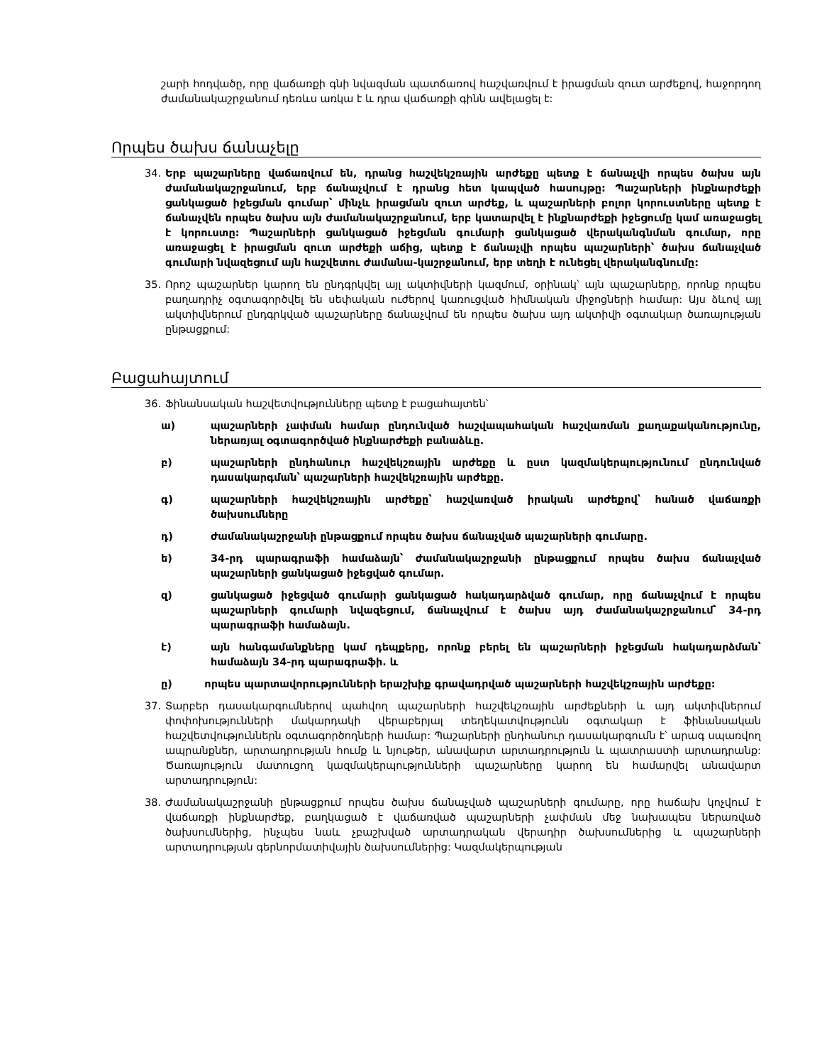շարի հոդվածը, որը վաճառքի գնի նվազման պատճառով հաշվառվում է իրացման զուտ արժեքով, հաջորդող ժամանակաշրջանում դեռևս առկա է և դրա վաճառքի գինն ավելացել է:
Որպես ծախս ճանաչելը
34. Երբ պաշարները վաճառվում են, դրանց հաշվեկշռային արժեքը պետք է ճանաչվի որպես ծախս այն ժամանակաշրջանում, երբ ճանաչվում է դրանց հետ կապված հասույթը: Պաշարների ինքնարժեքի ցանկացած իջեցման գումար՝ մինչև իրացման զուտ արժեք, և պաշարների բոլոր կորուստները պետք է ճանաչվեն որպես ծախս այն ժամանակաշրջանում, երբ կատարվել է ինքնարժեքի իջեցումը կամ առաջացել է կորուստը: Պաշարների ցանկացած իջեցման գումարի ցանկացած վերականգնման գումար, որը առաջացել է իրացման զուտ արժեքի աճից, պետք է ճանաչվի որպես պաշարների՝ ծախս ճանաչված գումարի նվազեցում այն հաշվետու ժամանա-կաշրջանում, երբ տեղի է ունեցել վերականգնումը:
35. Որոշ պաշարներ կարող են ընդգրկվել այլ ակտիվների կազմում, օրինակ՝ այն պաշարները, որոնք որպես բաղադրիչ օգտագործվել են սեփական ուժերով կառուցված հիմնական միջոցների համար: Այս ձևով այլ ակտիվներում ընդգրկված պաշարները ճանաչվում են որպես ծախս այդ ակտիվի օգտակար ծառայության ընթացքում:
Բացահայտում
36. Ֆինանսական հաշվետվությունները պետք է բացահայտեն՝
ա) պաշարների չափման համար ընդունված հաշվապահական հաշվառման քաղաքականությունը, ներառյալ օգտագործված ինքնարժեքի բանաձևը.
բ) պաշարների ընդհանուր հաշվեկշռային արժեքը և ըստ կազմակերպությունում ընդունված դասակարգման՝ պաշարների հաշվեկշռային արժեքը.
գ) պաշարների հաշվեկշռային արժեքը՝ հաշվառված իրական արժեքով՝ հանած վաճառքի ծախսումները
դ) ժամանակաշրջանի ընթացքում որպես ծախս ճանաչված պաշարների գումարը.
ե) 34-րդ պարագրաֆի համաձայն՝ ժամանակաշրջանի ընթացքում որպես ծախս ճանաչված պաշարների ցանկացած իջեցված գումար.
զ) ցանկացած իջեցված գումարի ցանկացած հակադարձված գումար, որը ճանաչվում է որպես պաշարների գումարի նվազեցում, ճանաչվում է ծախս այդ ժամանակաշրջանում՝ 34-րդ պարագրաֆի համաձայն.
է) այն հանգամանքները կամ դեպքերը, որոնք բերել են պաշարների իջեցման հակադարձման՝ համաձայն 34-րդ պարագրաֆի. և
ը) որպես պարտավորությունների երաշխիք գրավադրված պաշարների հաշվեկշռային արժեքը:
37. Տարբեր դասակարգումներով պահվող պաշարների հաշվեկշռային արժեքների և այդ ակտիվներում փոփոխությունների մակարդակի վերաբերյալ տեղեկատվությունն օգտակար է ֆինանսական հաշվետվություններն օգտագործողների համար: Պաշարների ընդհանուր դասակարգումն է՝ արագ սպառվող ապրանքներ, արտադրության հումք և նյութեր, անավարտ արտադրություն և պատրաստի արտադրանք: Ծառայություն մատուցող կազմակերպությունների պաշարները կարող են համարվել անավարտ արտադրություն:
38. Ժամանակաշրջանի ընթացքում որպես ծախս ճանաչված պաշարների գումարը, որը հաճախ կոչվում է վաճառքի ինքնարժեք, բաղկացած է վաճառված պաշարների չափման մեջ նախապես ներառված ծախսումներից, ինչպես նաև չբաշխված արտադրական վերադիր ծախսումներից և պաշարների արտադրության գերնորմատիվային ծախսումներից: Կազմակերպության